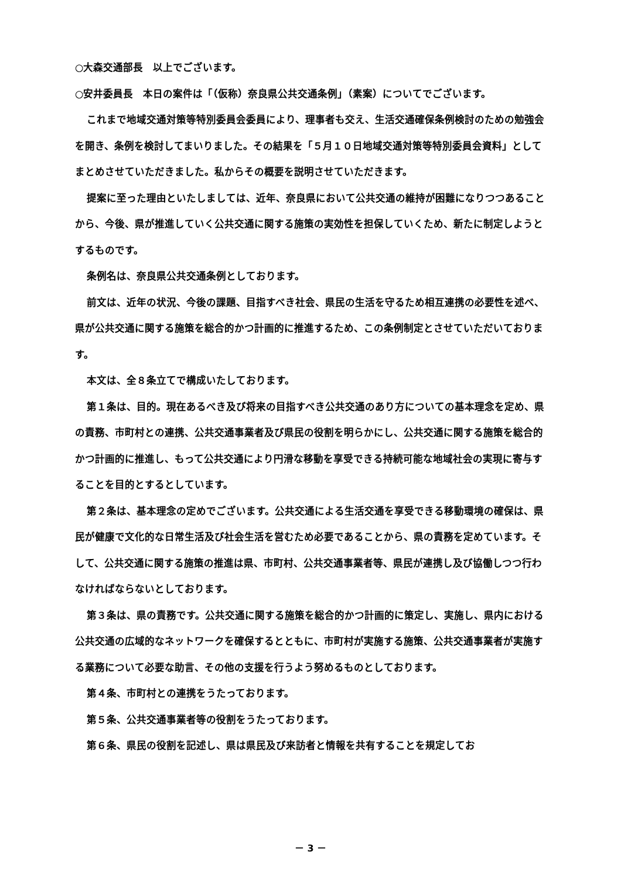○大森交通部長　以上でございます。
○安井委員長　本日の案件は「（仮称）奈良県公共交通条例」（素案）についてでございます。
これまで地域交通対策等特別委員会委員により、理事者も交え、生活交通確保条例検討のための勉強会を開き、条例を検討してまいりました。その結果を「５月１０日地域交通対策等特別委員会資料」としてまとめさせていただきました。私からその概要を説明させていただきます。
提案に至った理由といたしましては、近年、奈良県において公共交通の維持が困難になりつつあることから、今後、県が推進していく公共交通に関する施策の実効性を担保していくため、新たに制定しようとするものです。
条例名は、奈良県公共交通条例としております。
前文は、近年の状況、今後の課題、目指すべき社会、県民の生活を守るため相互連携の必要性を述べ、県が公共交通に関する施策を総合的かつ計画的に推進するため、この条例制定とさせていただいております。
本文は、全８条立てで構成いたしております。
第１条は、目的。現在あるべき及び将来の目指すべき公共交通のあり方についての基本理念を定め、県の責務、市町村との連携、公共交通事業者及び県民の役割を明らかにし、公共交通に関する施策を総合的かつ計画的に推進し、もって公共交通により円滑な移動を享受できる持続可能な地域社会の実現に寄与することを目的とするとしています。
第２条は、基本理念の定めでございます。公共交通による生活交通を享受できる移動環境の確保は、県民が健康で文化的な日常生活及び社会生活を営むため必要であることから、県の責務を定めています。そして、公共交通に関する施策の推進は県、市町村、公共交通事業者等、県民が連携し及び協働しつつ行わなければならないとしております。
第３条は、県の責務です。公共交通に関する施策を総合的かつ計画的に策定し、実施し、県内における公共交通の広域的なネットワークを確保するとともに、市町村が実施する施策、公共交通事業者が実施する業務について必要な助言、その他の支援を行うよう努めるものとしております。
第４条、市町村との連携をうたっております。
第５条、公共交通事業者等の役割をうたっております。
第６条、県民の役割を記述し、県は県民及び来訪者と情報を共有することを規定してお
－ 3 －